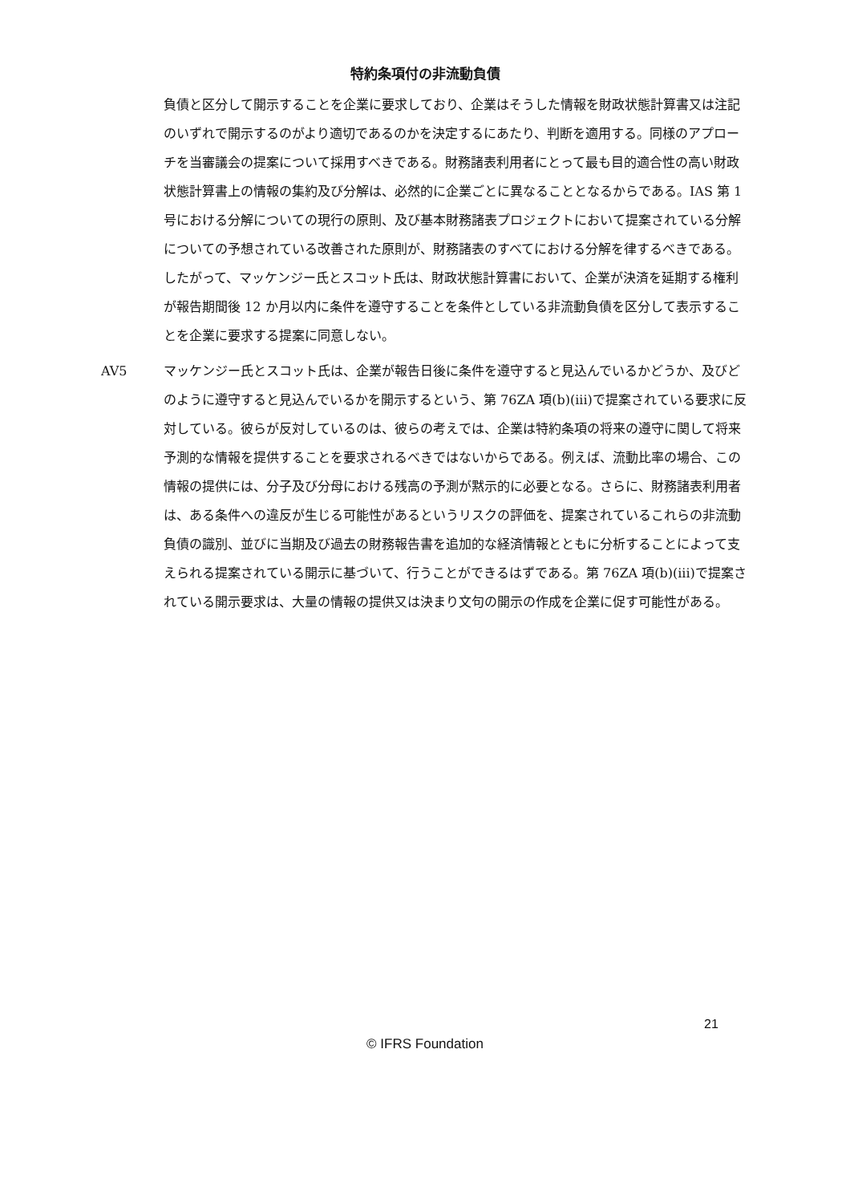特約条項付の非流動負債
負債と区分して開示することを企業に要求しており、企業はそうした情報を財政状態計算書又は注記のいずれで開示するのがより適切であるのかを決定するにあたり、判断を適用する。同様のアプローチを当審議会の提案について採用すべきである。財務諸表利用者にとって最も目的適合性の高い財政状態計算書上の情報の集約及び分解は、必然的に企業ごとに異なることとなるからである。IAS 第 1 号における分解についての現行の原則、及び基本財務諸表プロジェクトにおいて提案されている分解についての予想されている改善された原則が、財務諸表のすべてにおける分解を律するべきである。したがって、マッケンジー氏とスコット氏は、財政状態計算書において、企業が決済を延期する権利が報告期間後 12 か月以内に条件を遵守することを条件としている非流動負債を区分して表示することを企業に要求する提案に同意しない。
AV5 マッケンジー氏とスコット氏は、企業が報告日後に条件を遵守すると見込んでいるかどうか、及びどのように遵守すると見込んでいるかを開示するという、第 76ZA 項(b)(iii)で提案されている要求に反対している。彼らが反対しているのは、彼らの考えでは、企業は特約条項の将来の遵守に関して将来予測的な情報を提供することを要求されるべきではないからである。例えば、流動比率の場合、この情報の提供には、分子及び分母における残高の予測が黙示的に必要となる。さらに、財務諸表利用者は、ある条件への違反が生じる可能性があるというリスクの評価を、提案されているこれらの非流動負債の識別、並びに当期及び過去の財務報告書を追加的な経済情報とともに分析することによって支えられる提案されている開示に基づいて、行うことができるはずである。第 76ZA 項(b)(iii)で提案されている開示要求は、大量の情報の提供又は決まり文句の開示の作成を企業に促す可能性がある。
21
© IFRS Foundation